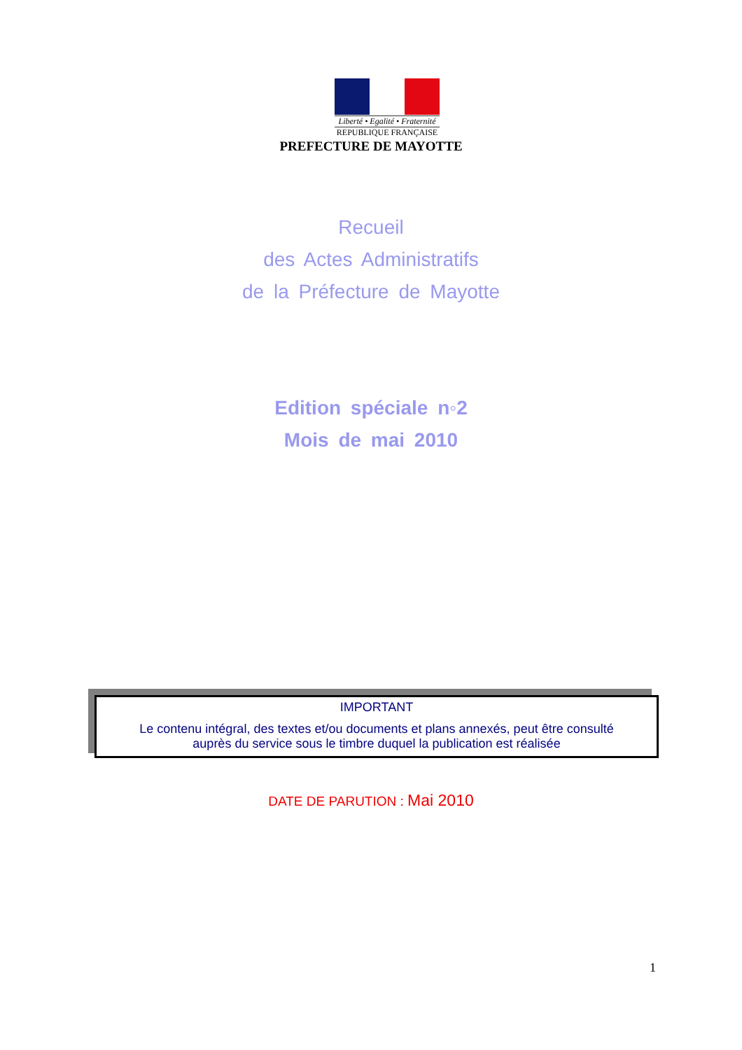Liberté • Egalité • Fraternité
REPUBLIQUE FRANÇAISE
PREFECTURE DE MAYOTTE
Recueil
des Actes Administratifs
de la Préfecture de Mayotte
Edition spéciale n◦2
Mois de mai 2010
IMPORTANT
Le contenu intégral, des textes et/ou documents et plans annexés, peut être consulté
auprès du service sous le timbre duquel la publication est réalisée
DATE DE PARUTION : Mai 2010
1